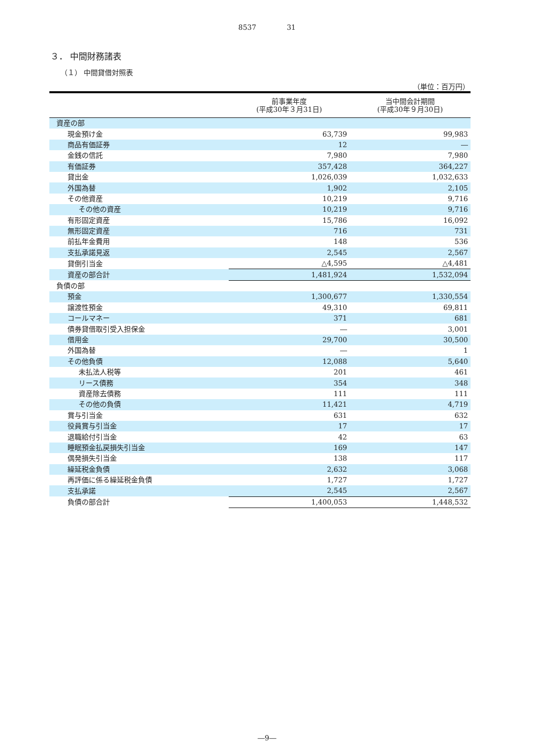8537 31
３． 中間財務諸表
（１） 中間貸借対照表
（単位：百万円）
| | 前事業年度 (平成30年３月31日) | 当中間会計期間 (平成30年９月30日) |
| --- | --- | --- |
| 資産の部 | | |
| 現金預け金 | 63,739 | 99,983 |
| 商品有価証券 | 12 | ― |
| 金銭の信託 | 7,980 | 7,980 |
| 有価証券 | 357,428 | 364,227 |
| 貸出金 | 1,026,039 | 1,032,633 |
| 外国為替 | 1,902 | 2,105 |
| その他資産 | 10,219 | 9,716 |
| その他の資産 | 10,219 | 9,716 |
| 有形固定資産 | 15,786 | 16,092 |
| 無形固定資産 | 716 | 731 |
| 前払年金費用 | 148 | 536 |
| 支払承諾見返 | 2,545 | 2,567 |
| 貸倒引当金 | △4,595 | △4,481 |
| 資産の部合計 | 1,481,924 | 1,532,094 |
| 負債の部 | | |
| 預金 | 1,300,677 | 1,330,554 |
| 譲渡性預金 | 49,310 | 69,811 |
| コールマネー | 371 | 681 |
| 債券貸借取引受入担保金 | ― | 3,001 |
| 借用金 | 29,700 | 30,500 |
| 外国為替 | ― | 1 |
| その他負債 | 12,088 | 5,640 |
| 未払法人税等 | 201 | 461 |
| リース債務 | 354 | 348 |
| 資産除去債務 | 111 | 111 |
| その他の負債 | 11,421 | 4,719 |
| 賞与引当金 | 631 | 632 |
| 役員賞与引当金 | 17 | 17 |
| 退職給付引当金 | 42 | 63 |
| 睡眠預金払戻損失引当金 | 169 | 147 |
| 偶発損失引当金 | 138 | 117 |
| 繰延税金負債 | 2,632 | 3,068 |
| 再評価に係る繰延税金負債 | 1,727 | 1,727 |
| 支払承諾 | 2,545 | 2,567 |
| 負債の部合計 | 1,400,053 | 1,448,532 |
―9―